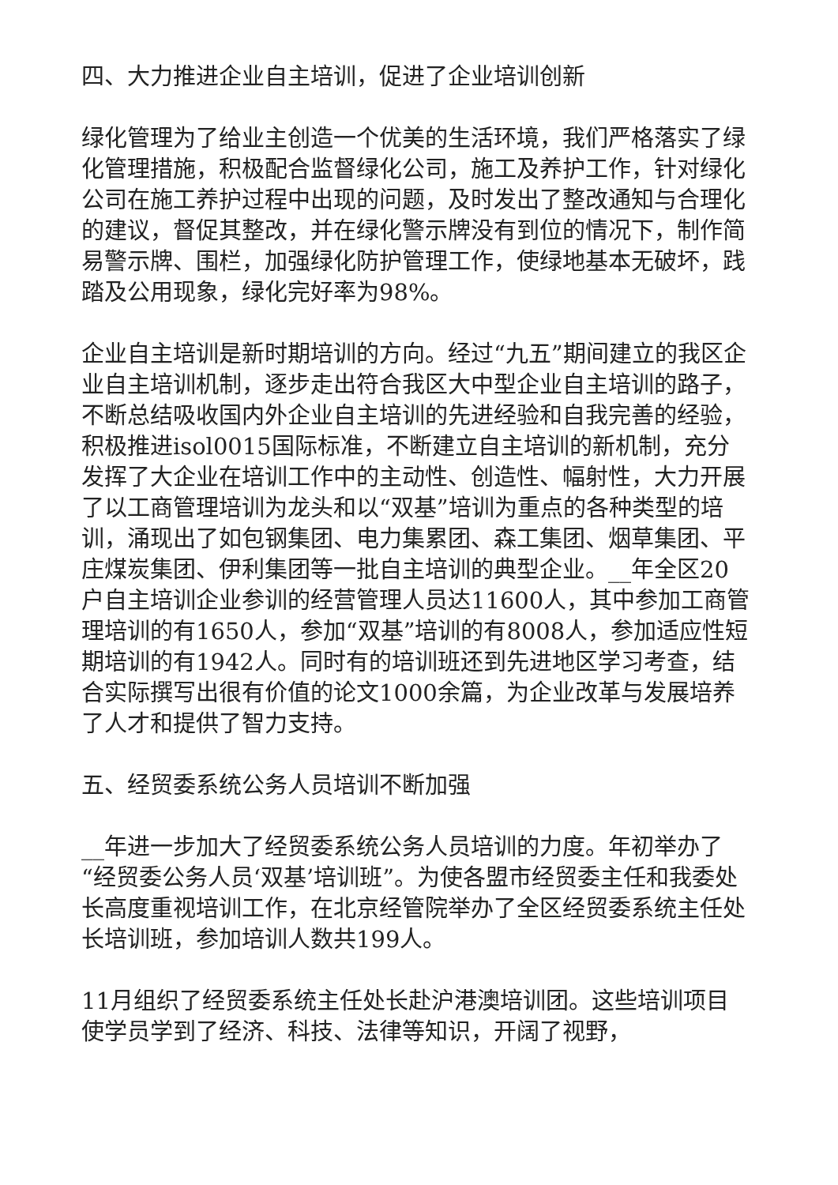四、大力推进企业自主培训，促进了企业培训创新
绿化管理为了给业主创造一个优美的生活环境，我们严格落实了绿化管理措施，积极配合监督绿化公司，施工及养护工作，针对绿化公司在施工养护过程中出现的问题，及时发出了整改通知与合理化的建议，督促其整改，并在绿化警示牌没有到位的情况下，制作简易警示牌、围栏，加强绿化防护管理工作，使绿地基本无破坏，践踏及公用现象，绿化完好率为98%。
企业自主培训是新时期培训的方向。经过“九五”期间建立的我区企业自主培训机制，逐步走出符合我区大中型企业自主培训的路子，不断总结吸收国内外企业自主培训的先进经验和自我完善的经验，积极推进isol0015国际标准，不断建立自主培训的新机制，充分发挥了大企业在培训工作中的主动性、创造性、幅射性，大力开展了以工商管理培训为龙头和以“双基”培训为重点的各种类型的培训，涌现出了如包钢集团、电力集累团、森工集团、烟草集团、平庄煤炭集团、伊利集团等一批自主培训的典型企业。__年全区20户自主培训企业参训的经营管理人员达11600人，其中参加工商管理培训的有1650人，参加“双基”培训的有8008人，参加适应性短期培训的有1942人。同时有的培训班还到先进地区学习考查，结合实际撰写出很有价值的论文1000余篇，为企业改革与发展培养了人才和提供了智力支持。
五、经贸委系统公务人员培训不断加强
__年进一步加大了经贸委系统公务人员培训的力度。年初举办了“经贸委公务人员‘双基’培训班”。为使各盟市经贸委主任和我委处长高度重视培训工作，在北京经管院举办了全区经贸委系统主任处长培训班，参加培训人数共199人。
11月组织了经贸委系统主任处长赴沪港澳培训团。这些培训项目使学员学到了经济、科技、法律等知识，开阔了视野，